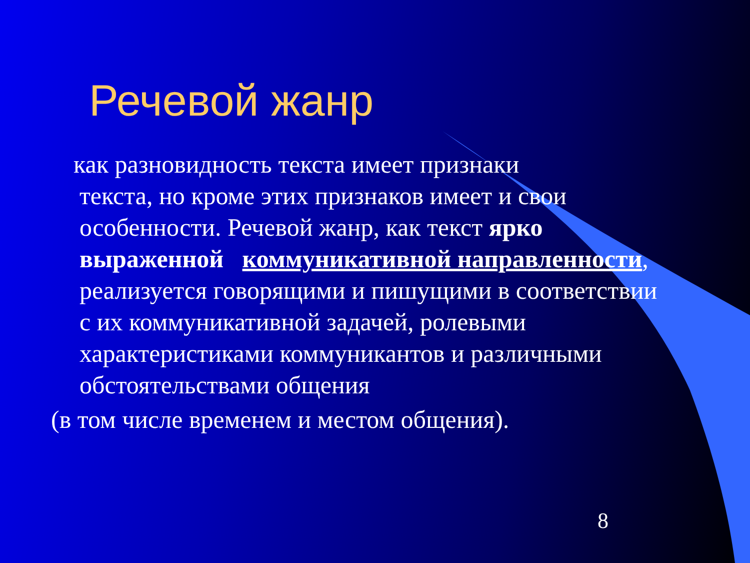Речевой жанр
как разновидность текста имеет признаки
текста, но кроме этих признаков имеет и свои особенности. Речевой жанр, как текст ярко выраженной коммуникативной направленности, реализуется говорящими и пишущими в соответствии с их коммуникативной задачей, ролевыми характеристиками коммуникантов и различными обстоятельствами общения
(в том числе временем и местом общения).
8